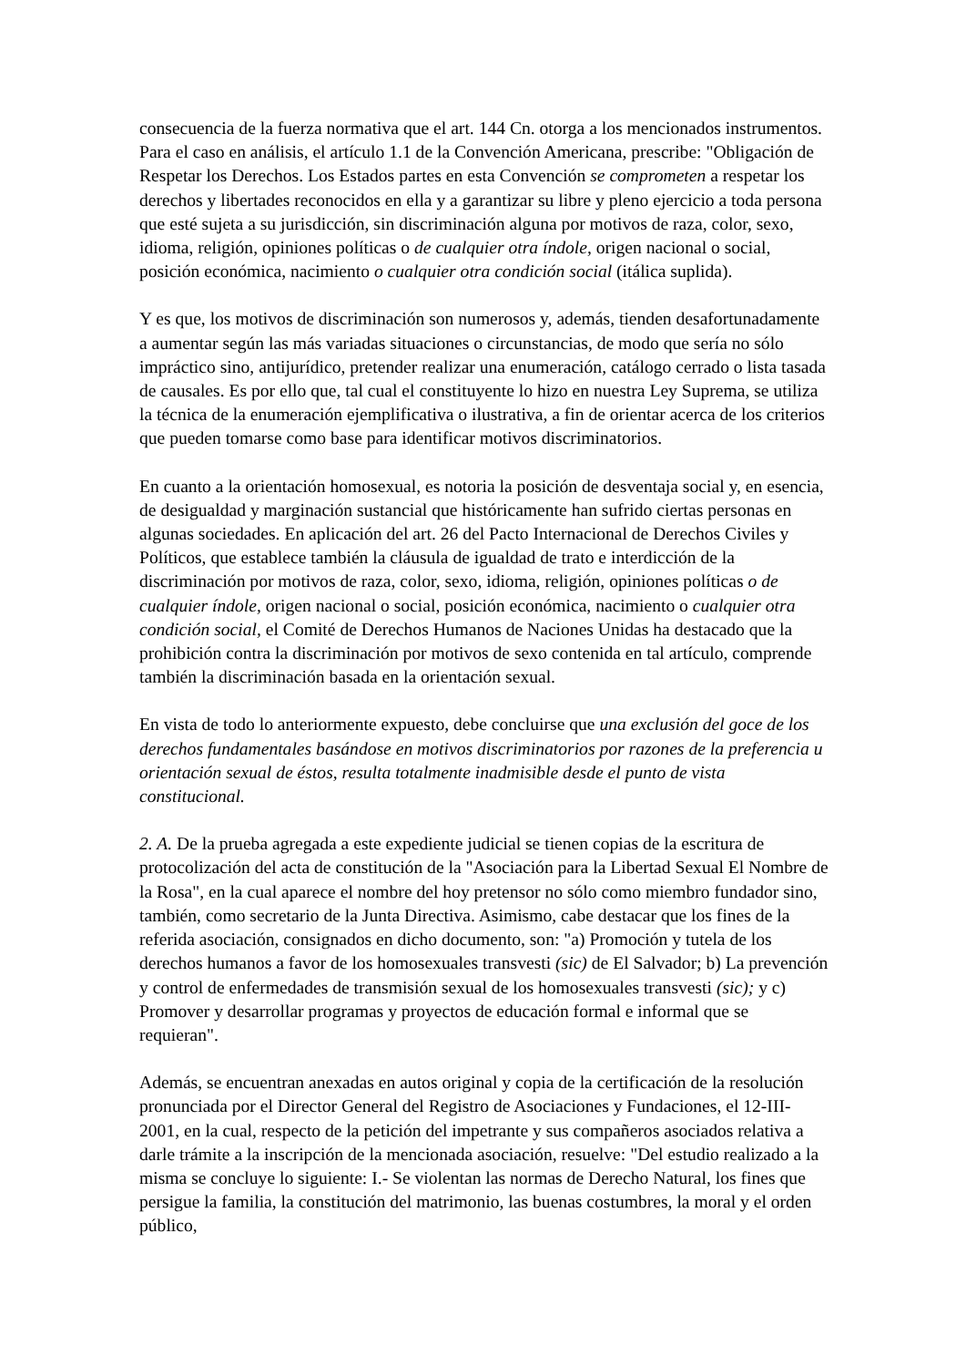consecuencia de la fuerza normativa que el art. 144 Cn. otorga a los mencionados instrumentos. Para el caso en análisis, el artículo 1.1 de la Convención Americana, prescribe: "Obligación de Respetar los Derechos. Los Estados partes en esta Convención se comprometen a respetar los derechos y libertades reconocidos en ella y a garantizar su libre y pleno ejercicio a toda persona que esté sujeta a su jurisdicción, sin discriminación alguna por motivos de raza, color, sexo, idioma, religión, opiniones políticas o de cualquier otra índole, origen nacional o social, posición económica, nacimiento o cualquier otra condición social (itálica suplida).
Y es que, los motivos de discriminación son numerosos y, además, tienden desafortunadamente a aumentar según las más variadas situaciones o circunstancias, de modo que sería no sólo impráctico sino, antijurídico, pretender realizar una enumeración, catálogo cerrado o lista tasada de causales. Es por ello que, tal cual el constituyente lo hizo en nuestra Ley Suprema, se utiliza la técnica de la enumeración ejemplificativa o ilustrativa, a fin de orientar acerca de los criterios que pueden tomarse como base para identificar motivos discriminatorios.
En cuanto a la orientación homosexual, es notoria la posición de desventaja social y, en esencia, de desigualdad y marginación sustancial que históricamente han sufrido ciertas personas en algunas sociedades. En aplicación del art. 26 del Pacto Internacional de Derechos Civiles y Políticos, que establece también la cláusula de igualdad de trato e interdicción de la discriminación por motivos de raza, color, sexo, idioma, religión, opiniones políticas o de cualquier índole, origen nacional o social, posición económica, nacimiento o cualquier otra condición social, el Comité de Derechos Humanos de Naciones Unidas ha destacado que la prohibición contra la discriminación por motivos de sexo contenida en tal artículo, comprende también la discriminación basada en la orientación sexual.
En vista de todo lo anteriormente expuesto, debe concluirse que una exclusión del goce de los derechos fundamentales basándose en motivos discriminatorios por razones de la preferencia u orientación sexual de éstos, resulta totalmente inadmisible desde el punto de vista constitucional.
2. A. De la prueba agregada a este expediente judicial se tienen copias de la escritura de protocolización del acta de constitución de la "Asociación para la Libertad Sexual El Nombre de la Rosa", en la cual aparece el nombre del hoy pretensor no sólo como miembro fundador sino, también, como secretario de la Junta Directiva. Asimismo, cabe destacar que los fines de la referida asociación, consignados en dicho documento, son: "a) Promoción y tutela de los derechos humanos a favor de los homosexuales transvesti (sic) de El Salvador; b) La prevención y control de enfermedades de transmisión sexual de los homosexuales transvesti (sic); y c) Promover y desarrollar programas y proyectos de educación formal e informal que se requieran".
Además, se encuentran anexadas en autos original y copia de la certificación de la resolución pronunciada por el Director General del Registro de Asociaciones y Fundaciones, el 12-III-2001, en la cual, respecto de la petición del impetrante y sus compañeros asociados relativa a darle trámite a la inscripción de la mencionada asociación, resuelve: "Del estudio realizado a la misma se concluye lo siguiente: I.- Se violentan las normas de Derecho Natural, los fines que persigue la familia, la constitución del matrimonio, las buenas costumbres, la moral y el orden público,